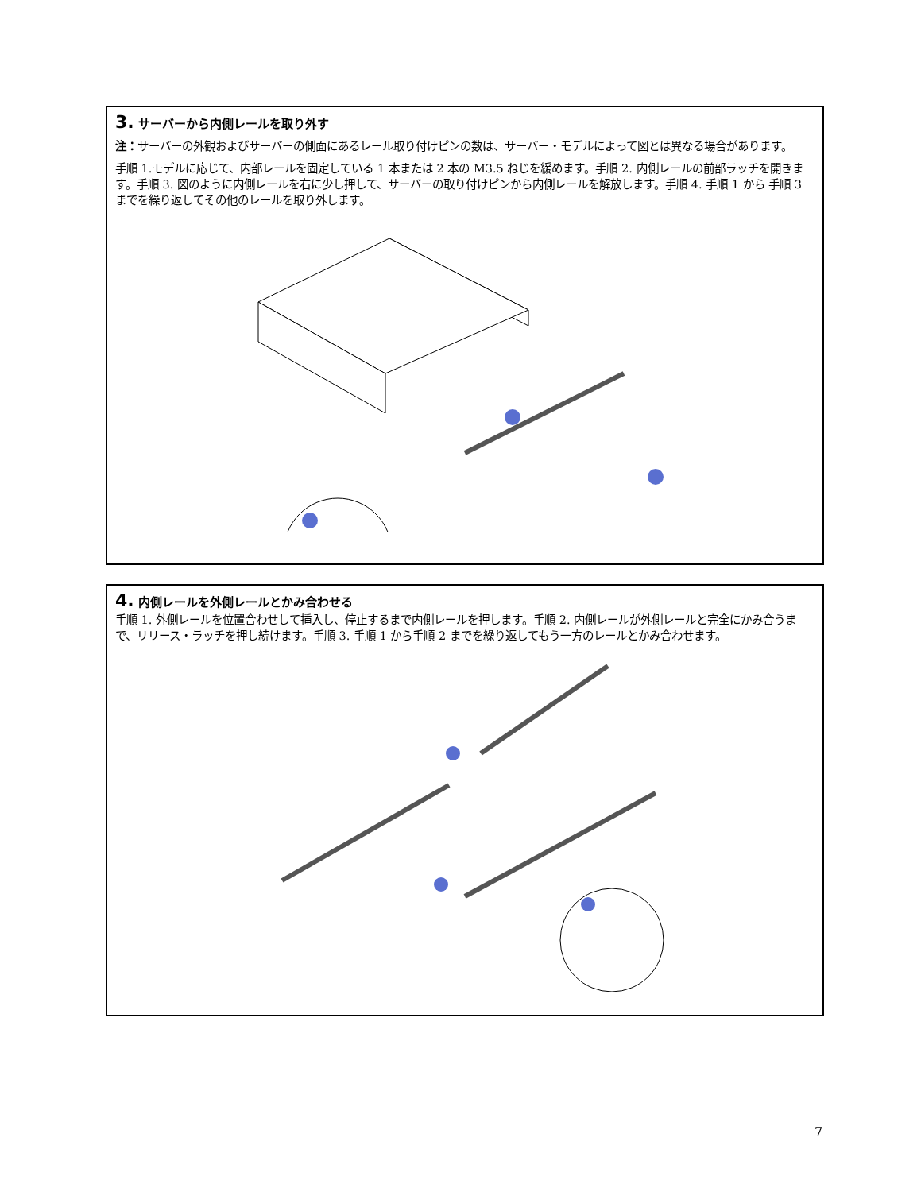3. サーバーから内側レールを取り外す
注：サーバーの外観およびサーバーの側面にあるレール取り付けピンの数は、サーバー・モデルによって図とは異なる場合があります。
手順 1.モデルに応じて、内部レールを固定している 1 本または 2 本の M3.5 ねじを緩めます。手順 2. 内側レールの前部ラッチを開きます。手順 3. 図のように内側レールを右に少し押して、サーバーの取り付けピンから内側レールを解放します。手順 4. 手順 1 から 手順 3 までを繰り返してその他のレールを取り外します。
4. 内側レールを外側レールとかみ合わせる
手順 1. 外側レールを位置合わせして挿入し、停止するまで内側レールを押します。手順 2. 内側レールが外側レールと完全にかみ合うまで、リリース・ラッチを押し続けます。手順 3. 手順 1 から手順 2 までを繰り返してもう一方のレールとかみ合わせます。
7